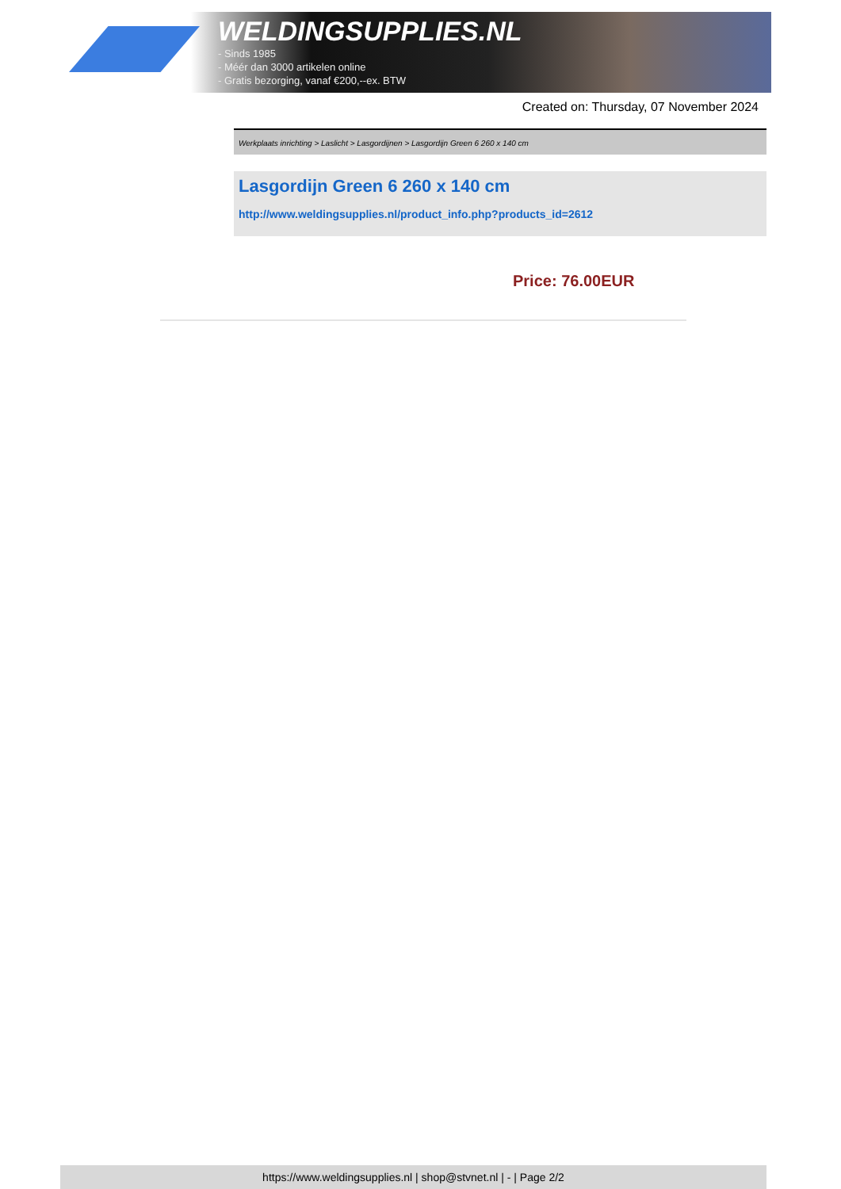WELDINGSUPPLIES.NL
- Sinds 1985
- Méér dan 3000 artikelen online
- Gratis bezorging, vanaf €200,--ex. BTW
Created on: Thursday, 07 November 2024
Werkplaats inrichting > Laslicht > Lasgordijnen > Lasgordijn Green 6 260 x 140 cm
Lasgordijn Green 6 260 x 140 cm
http://www.weldingsupplies.nl/product_info.php?products_id=2612
Price: 76.00EUR
https://www.weldingsupplies.nl | shop@stvnet.nl | - | Page 2/2